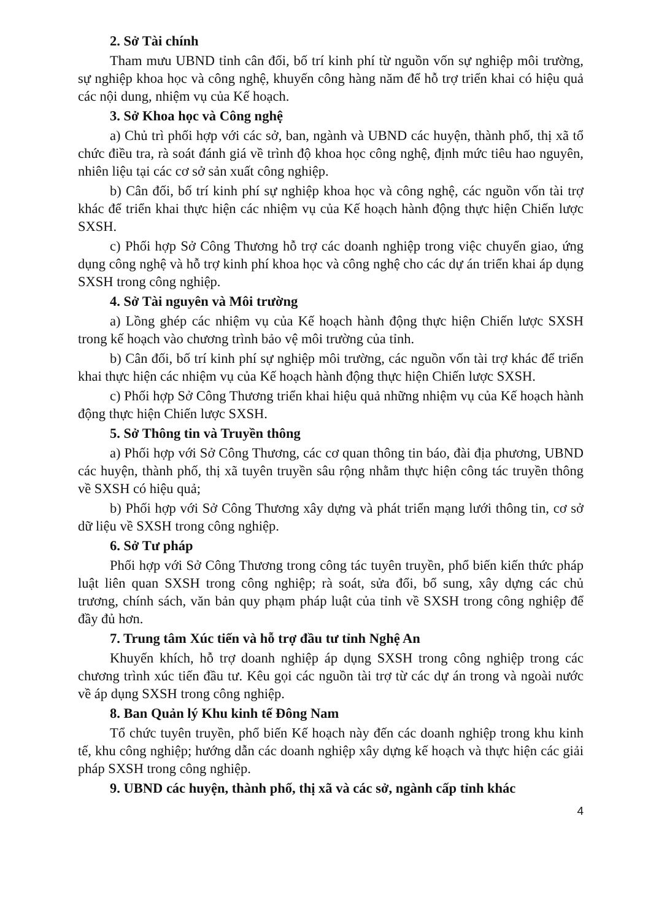2. Sở Tài chính
Tham mưu UBND tỉnh cân đối, bố trí kinh phí từ nguồn vốn sự nghiệp môi trường, sự nghiệp khoa học và công nghệ, khuyến công hàng năm để hỗ trợ triển khai có hiệu quả các nội dung, nhiệm vụ của Kế hoạch.
3. Sở Khoa học và Công nghệ
a) Chủ trì phối hợp với các sở, ban, ngành và UBND các huyện, thành phố, thị xã tổ chức điều tra, rà soát đánh giá về trình độ khoa học công nghệ, định mức tiêu hao nguyên, nhiên liệu tại các cơ sở sản xuất công nghiệp.
b) Cân đối, bố trí kinh phí sự nghiệp khoa học và công nghệ, các nguồn vốn tài trợ khác để triển khai thực hiện các nhiệm vụ của Kế hoạch hành động thực hiện Chiến lược SXSH.
c) Phối hợp Sở Công Thương hỗ trợ các doanh nghiệp trong việc chuyển giao, ứng dụng công nghệ và hỗ trợ kinh phí khoa học và công nghệ cho các dự án triển khai áp dụng SXSH trong công nghiệp.
4. Sở Tài nguyên và Môi trường
a) Lồng ghép các nhiệm vụ của Kế hoạch hành động thực hiện Chiến lược SXSH trong kế hoạch vào chương trình bảo vệ môi trường của tỉnh.
b) Cân đối, bố trí kinh phí sự nghiệp môi trường, các nguồn vốn tài trợ khác để triển khai thực hiện các nhiệm vụ của Kế hoạch hành động thực hiện Chiến lược SXSH.
c) Phối hợp Sở Công Thương triển khai hiệu quả những nhiệm vụ của Kế hoạch hành động thực hiện Chiến lược SXSH.
5. Sở Thông tin và Truyền thông
a) Phối hợp với Sở Công Thương, các cơ quan thông tin báo, đài địa phương, UBND các huyện, thành phố, thị xã tuyên truyền sâu rộng nhằm thực hiện công tác truyền thông về SXSH có hiệu quả;
b) Phối hợp với Sở Công Thương xây dựng và phát triển mạng lưới thông tin, cơ sở dữ liệu về SXSH trong công nghiệp.
6. Sở Tư pháp
Phối hợp với Sở Công Thương trong công tác tuyên truyền, phổ biến kiến thức pháp luật liên quan SXSH trong công nghiệp; rà soát, sửa đổi, bổ sung, xây dựng các chủ trương, chính sách, văn bản quy phạm pháp luật của tỉnh về SXSH trong công nghiệp để đầy đủ hơn.
7. Trung tâm Xúc tiến và hỗ trợ đầu tư tỉnh Nghệ An
Khuyến khích, hỗ trợ doanh nghiệp áp dụng SXSH trong công nghiệp trong các chương trình xúc tiến đầu tư. Kêu gọi các nguồn tài trợ từ các dự án trong và ngoài nước về áp dụng SXSH trong công nghiệp.
8. Ban Quản lý Khu kinh tế Đông Nam
Tổ chức tuyên truyền, phổ biến Kế hoạch này đến các doanh nghiệp trong khu kinh tế, khu công nghiệp; hướng dẫn các doanh nghiệp xây dựng kế hoạch và thực hiện các giải pháp SXSH trong công nghiệp.
9. UBND các huyện, thành phố, thị xã và các sở, ngành cấp tỉnh khác
4